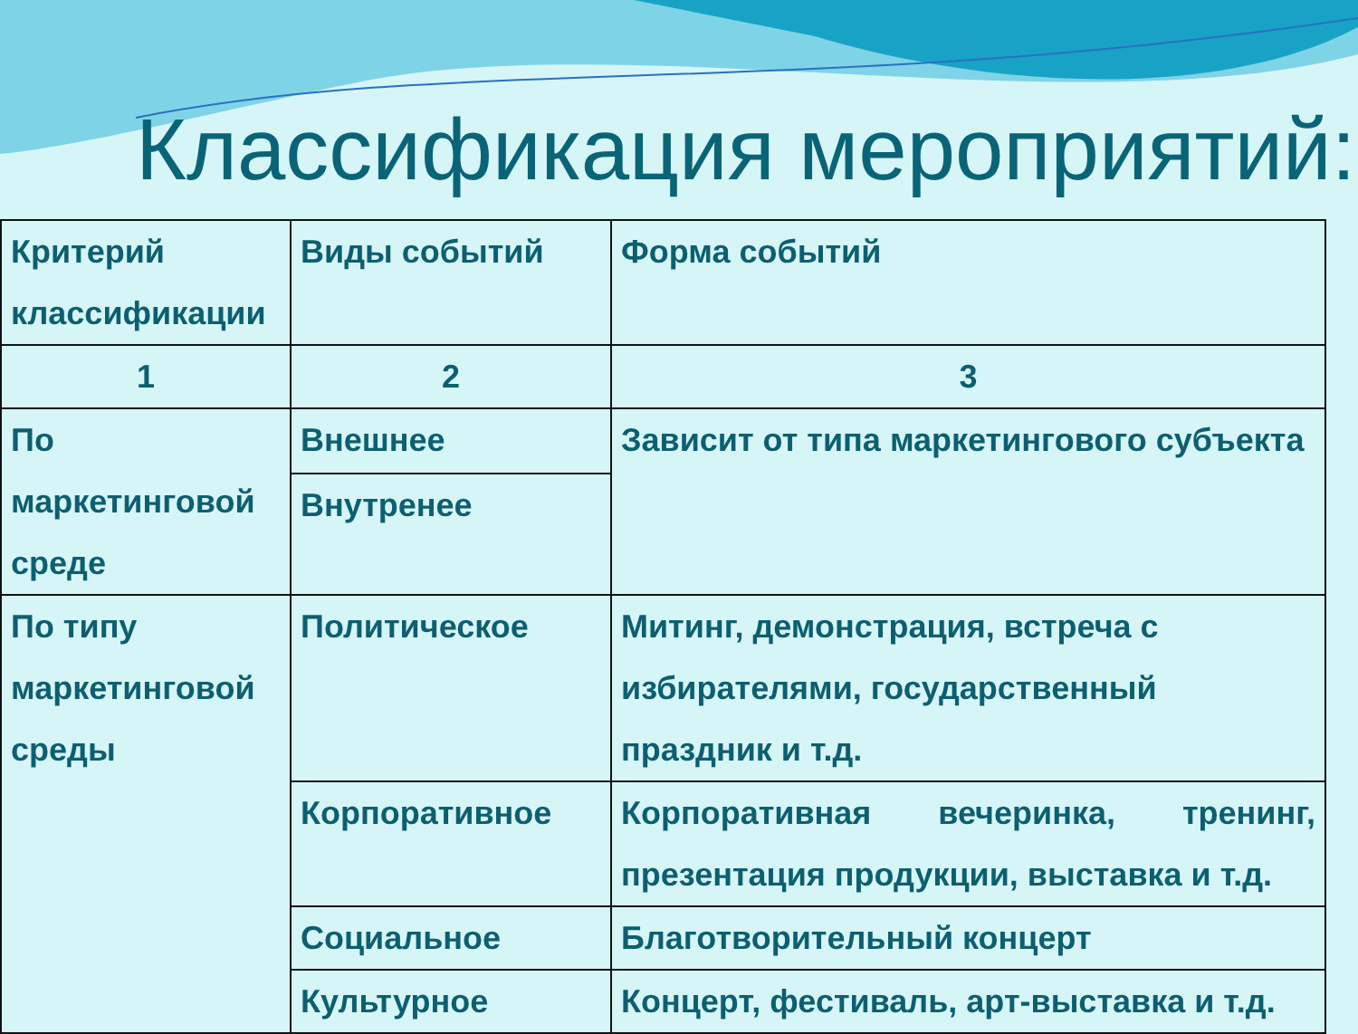Классификация мероприятий:
| Критерий классификации | Виды событий | Форма событий |
| 1 | 2 | 3 |
| По маркетинговой среде | Внешнее | Зависит от типа маркетингового субъекта |
| | Внутренее | |
| По типу маркетинговой среды | Политическое | Митинг, демонстрация, встреча с избирателями, государственный праздник и т.д. |
| | Корпоративное | Корпоративная вечеринка, тренинг, презентация продукции, выставка и т.д. |
| | Социальное | Благотворительный концерт |
| | Культурное | Концерт, фестиваль, арт-выставка и т.д. |